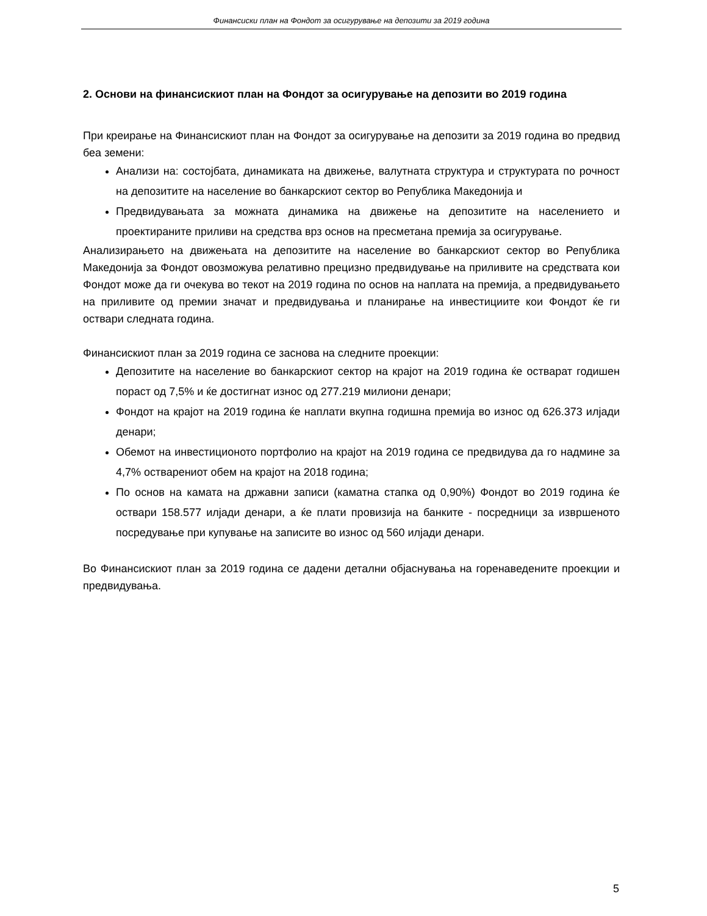Финансиски план на Фондот за осигурување на депозити за 2019 година
2. Основи на финансискиот план на Фондот за осигурување на депозити во 2019 година
При креирање на Финансискиот план на Фондот за осигурување на депозити за 2019 година во предвид беа земени:
Анализи на: состојбата, динамиката на движење, валутната структура и структурата по рочност на депозитите на население во банкарскиот сектор во Република Македонија и
Предвидувањата за можната динамика на движење на депозитите на населението и проектираните приливи на средства врз основ на пресметана премија за осигурување.
Анализирањето на движењата на депозитите на население во банкарскиот сектор во Република Македонија за Фондот овозможува релативно прецизно предвидување на приливите на средствата кои Фондот може да ги очекува во текот на 2019 година по основ на наплата на премија, а предвидувањето на приливите од премии значат и предвидувања и планирање на инвестициите кои Фондот ќе ги оствари следната година.
Финансискиот план за 2019 година се заснова на следните проекции:
Депозитите на население во банкарскиот сектор на крајот на 2019 година ќе остварат годишен пораст од 7,5% и ќе достигнат износ од 277.219 милиони денари;
Фондот на крајот на 2019 година ќе наплати вкупна годишна премија во износ од 626.373 илјади денари;
Обемот на инвестиционото портфолио на крајот на 2019 година се предвидува да го надмине за 4,7% остварениот обем на крајот на 2018 година;
По основ на камата на државни записи (каматна стапка од 0,90%) Фондот во 2019 година ќе оствари 158.577 илјади денари, а ќе плати провизија на банките - посредници за извршеното посредување при купување на записите во износ од 560 илјади денари.
Во Финансискиот план за 2019 година се дадени детални објаснувања на горенаведените проекции и предвидувања.
5